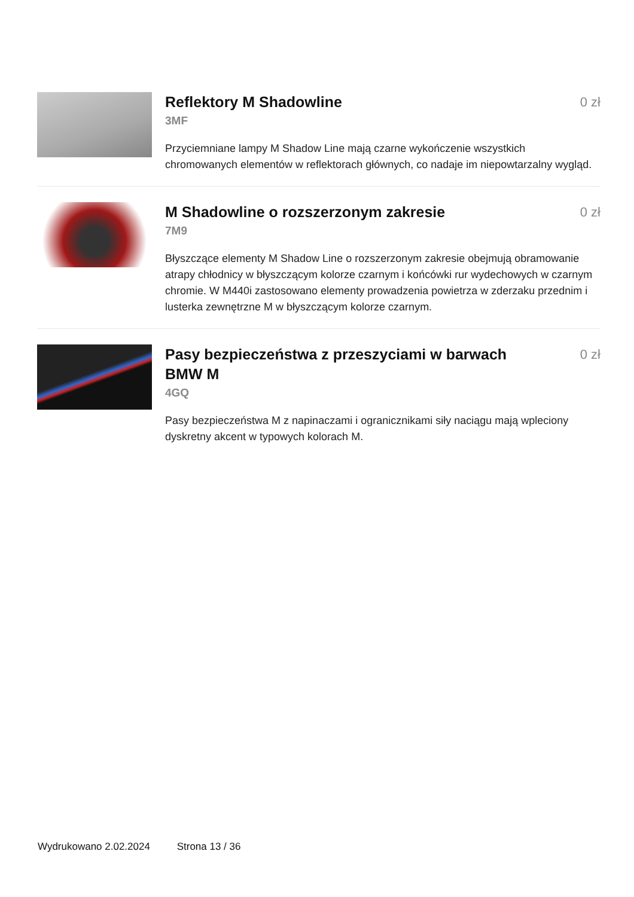Reflektory M Shadowline
0 zł
3MF
Przyciemniane lampy M Shadow Line mają czarne wykończenie wszystkich chromowanych elementów w reflektorach głównych, co nadaje im niepowtarzalny wygląd.
M Shadowline o rozszerzonym zakresie
0 zł
7M9
Błyszczące elementy M Shadow Line o rozszerzonym zakresie obejmują obramowanie atrapy chłodnicy w błyszczącym kolorze czarnym i końcówki rur wydechowych w czarnym chromie. W M440i zastosowano elementy prowadzenia powietrza w zderzaku przednim i lusterka zewnętrzne M w błyszczącym kolorze czarnym.
Pasy bezpieczeństwa z przeszyciami w barwach BMW M
0 zł
4GQ
Pasy bezpieczeństwa M z napinaczami i ogranicznikami siły naciągu mają wpleciony dyskretny akcent w typowych kolorach M.
Wydrukowano 2.02.2024 Strona 13 / 36